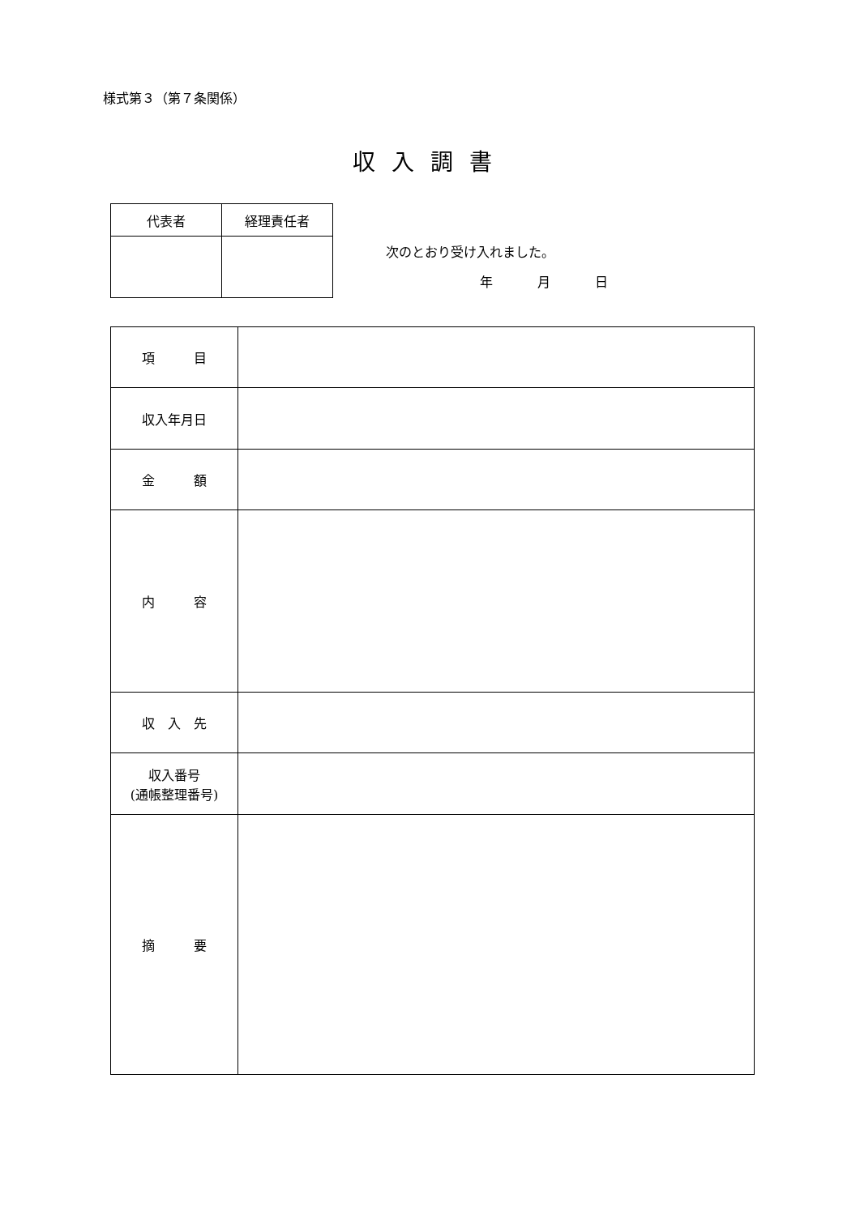様式第３（第７条関係）
収入調書
| 代表者 | 経理責任者 |
| --- | --- |
次のとおり受け入れました。
年 月 日
| 項 目 | |
| 収入年月日 | |
| 金 額 | |
| 内 容 | |
| 収 入 先 | |
| 収入番号 (通帳整理番号) | |
| 摘 要 | |